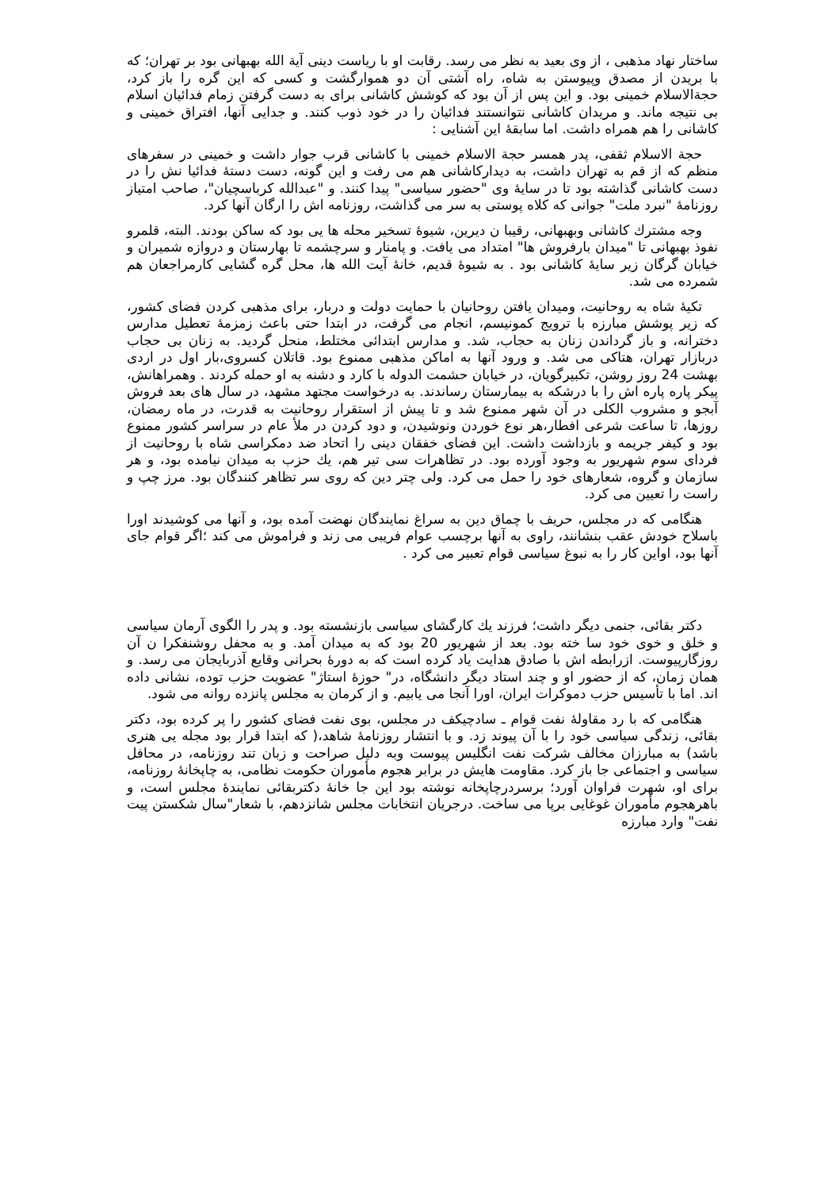ساختار نهاد مذهبی ، از وی بعید به نظر می رسد. رقابت او با ریاست دینی آیة الله بهبهانی بود بر تهران؛ که با بریدن از مصدق وپیوستن به شاه، راه آشتی آن دو هموارگشت و کسی که این گره را باز کرد، حجةالاسلام خمینی بود. و این پس از آن بود که کوشش کاشانی برای به دست گرفتن زمام فدائیان اسلام بی نتیجه ماند. و مریدان کاشانی نتوانستند فدائیان را در خود ذوب کنند. و جدایی آنها، افتراق خمینی و کاشانی را هم همراه داشت. اما سابقهٔ این آشنایی :
حجة الاسلام ثقفی، پدر همسر حجة الاسلام خمینی با کاشانی قرب جوار داشت و خمینی در سفرهای منظم که از قم به تهران داشت، به دیدارکاشانی هم می رفت و این گونه، دست دستهٔ فدائیا نش را در دست کاشانی گذاشته بود تا در سایهٔ وی "حضور سیاسی" پیدا کنند. و "عبدالله کرباسچیان"، صاحب امتیاز روزنامهٔ "نبرد ملت" جوانی که کلاه پوستی به سر می گذاشت، روزنامه اش را ارگان آنها کرد.
وجه مشترك كاشانی وبهبهانی، رقیبا ن دیرین، شیوهٔ تسخیر محله ها یی بود که ساکن بودند. البته، قلمرو نفوذ بهبهانی تا "میدان بارفروش ها" امتداد می یافت. و پامنار و سرچشمه تا بهارستان و دروازه شمیران و خیابان گرگان زیر سایهٔ کاشانی بود . به شیوهٔ قدیم، خانهٔ آیت الله ها، محل گره گشایی کارمراجعان هم شمرده می شد.
تکیهٔ شاه به روحانیت، ومیدان یافتن روحانیان با حمایت دولت و دربار، برای مذهبی کردن فضای کشور، که زیر پوشش مبارزه با ترویج کمونیسم، انجام می گرفت، در ابتدا حتی باعث زمزمهٔ تعطیل مدارس دخترانه، و باز گرداندن زنان به حجاب، شد. و مدارس ابتدائی مختلط، منحل گردید. به زنان بی حجاب دربازار تهران، هتاکی می شد. و ورود آنها به اماکن مذهبی ممنوع بود. قاتلان کسروی،بار اول در اردی بهشت 24 روز روشن، تکبیرگویان، در خیابان حشمت الدوله با کارد و دشنه به او حمله کردند . وهمراهانش، پیکر پاره پاره اش را با درشکه به بیمارستان رساندند. به درخواست مجتهد مشهد، در سال های بعد فروش آبجو و مشروب الکلی در آن شهر ممنوع شد و تا پیش از استقرار روحانیت به قدرت، در ماه رمضان، روزها، تا ساعت شرعی افطار،هر نوع خوردن ونوشیدن، و دود کردن در ملأ عام در سراسر کشور ممنوع بود و کیفر جریمه و بازداشت داشت. این فضای خفقان دینی را اتحاد ضد دمکراسی شاه با روحانیت از فردای سوم شهریور به وجود آورده بود. در تظاهرات سی تیر هم، یك حزب به میدان نیامده بود، و هر سازمان و گروه، شعارهای خود را حمل می کرد. ولی چتر دین که روی سر تظاهر کنندگان بود. مرز چپ و راست را تعیین می کرد.
هنگامی که در مجلس، حریف با چماق دین به سراغ نمایندگان نهضت آمده بود، و آنها می کوشیدند اورا باسلاح خودش عقب بنشانند، راوی به آنها برچسب عوام فریبی می زند و فراموش می کند ؛اگر قوام جای آنها بود، اواین کار را به نبوغ سیاسی قوام تعبیر می کرد .
دکتر بقائی، جنمی دیگر داشت؛ فرزند يك كارگشای سیاسی بازنشسته بود. و پدر را الگوی آرمان سیاسی و خلق و خوی خود سا خته بود. بعد از شهریور 20 بود که به میدان آمد. و به محفل روشنفکرا ن آن روزگارپیوست. ازرابطه اش با صادق هدایت یاد کرده است که به دورهٔ بحرانی وقایع آذربایجان می رسد. و همان زمان، که از حضور او و چند استاد دیگر دانشگاه، در" حوزهٔ استاژ" عضویت حزب توده، نشانی داده اند. اما با تأسیس حزب دموکرات ایران، اورا آنجا می یابیم. و از کرمان به مجلس پانزده روانه می شود.
هنگامی که با رد مقاولهٔ نفت قوام ـ سادچیکف در مجلس، بوی نفت فضای کشور را پر کرده بود، دکتر بقائی، زندگی سیاسی خود را با آن پیوند زد. و با انتشار روزنامهٔ شاهد،( که ابتدا قرار بود مجله یی هنری باشد) به مبارزان مخالف شرکت نفت انگلیس پیوست وبه دلیل صراحت و زبان تند روزنامه، در محافل سیاسی و اجتماعی جا باز کرد. مقاومت هایش در برابر هجوم مأموران حکومت نظامی، به چاپخانهٔ روزنامه، برای او، شهرت فراوان آورد؛ برسردرچاپخانه نوشته بود این جا خانهٔ دکتربقائی نمایندهٔ مجلس است، و باهرهجوم مأموران غوغایی برپا می ساخت. درجریان انتخابات مجلس شانزدهم، با شعار"سال شکستن پیت نفت" وارد مبارزه